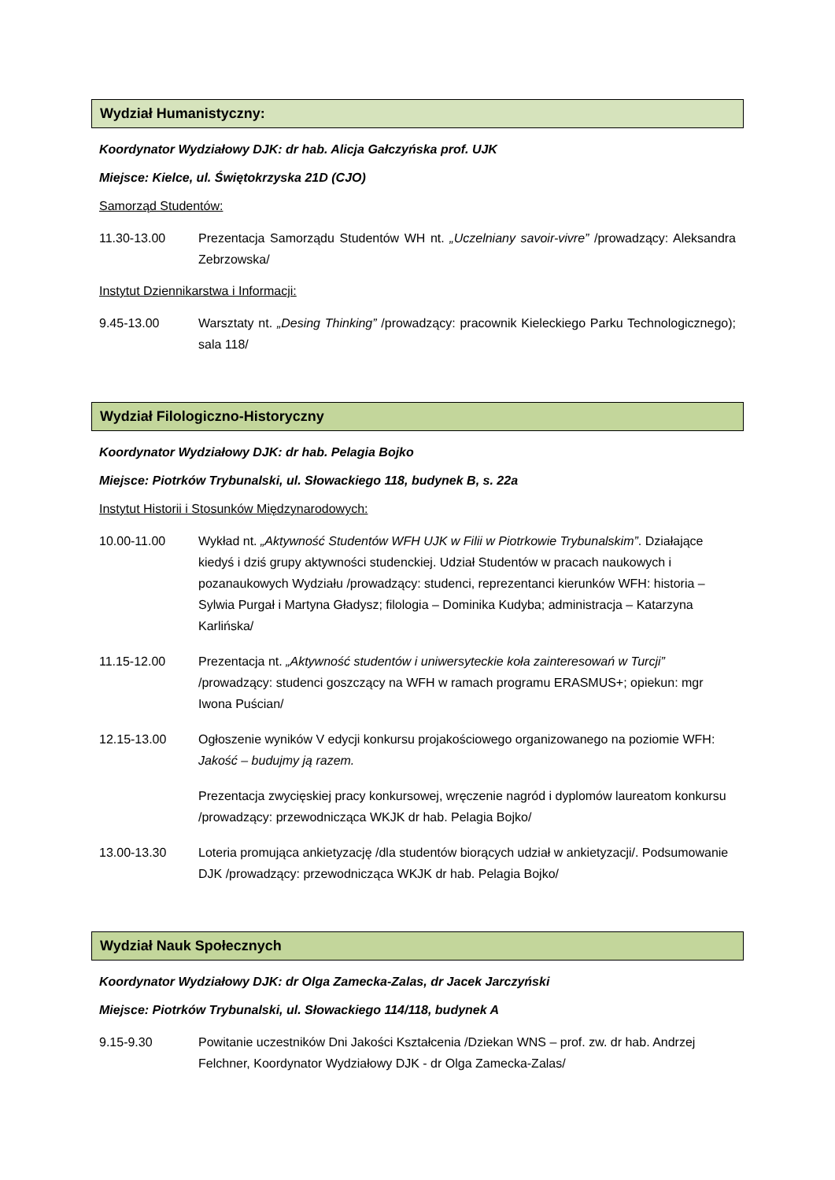Wydział Humanistyczny:
Koordynator Wydziałowy DJK: dr hab. Alicja Gałczyńska prof. UJK
Miejsce: Kielce, ul. Świętokrzyska 21D (CJO)
Samorząd Studentów:
11.30-13.00 Prezentacja Samorządu Studentów WH nt. „Uczelniany savoir-vivre” /prowadzący: Aleksandra Zebrzowska/
Instytut Dziennikarstwa i Informacji:
9.45-13.00 Warsztaty nt. „Desing Thinking” /prowadzący: pracownik Kieleckiego Parku Technologicznego); sala 118/
Wydział Filologiczno-Historyczny
Koordynator Wydziałowy DJK: dr hab. Pelagia Bojko
Miejsce: Piotrków Trybunalski, ul. Słowackiego 118, budynek B, s. 22a
Instytut Historii i Stosunków Międzynarodowych:
10.00-11.00 Wykład nt. „Aktywność Studentów WFH UJK w Filii w Piotrkowie Trybunalskim”. Działające kiedyś i dziś grupy aktywności studenckiej. Udział Studentów w pracach naukowych i pozanaukowych Wydziału /prowadzący: studenci, reprezentanci kierunków WFH: historia – Sylwia Purgał i Martyna Gładysz; filologia – Dominika Kudyba; administracja – Katarzyna Karlińska/
11.15-12.00 Prezentacja nt. „Aktywność studentów i uniwersyteckie koła zainteresowań w Turcji” /prowadzący: studenci goszczący na WFH w ramach programu ERASMUS+; opiekun: mgr Iwona Puścian/
12.15-13.00 Ogłoszenie wyników V edycji konkursu projakościowego organizowanego na poziomie WFH: Jakość – budujmy ją razem.
Prezentacja zwycięskiej pracy konkursowej, wręczenie nagród i dyplomów laureatom konkursu /prowadzący: przewodnicząca WKJK dr hab. Pelagia Bojko/
13.00-13.30 Loteria promująca ankietyzację /dla studentów biorących udział w ankietyzacji/. Podsumowanie DJK /prowadzący: przewodnicząca WKJK dr hab. Pelagia Bojko/
Wydział Nauk Społecznych
Koordynator Wydziałowy DJK: dr Olga Zamecka-Zalas, dr Jacek Jarczyński
Miejsce: Piotrków Trybunalski, ul. Słowackiego 114/118, budynek A
9.15-9.30 Powitanie uczestników Dni Jakości Kształcenia /Dziekan WNS – prof. zw. dr hab. Andrzej Felchner, Koordynator Wydziałowy DJK - dr Olga Zamecka-Zalas/